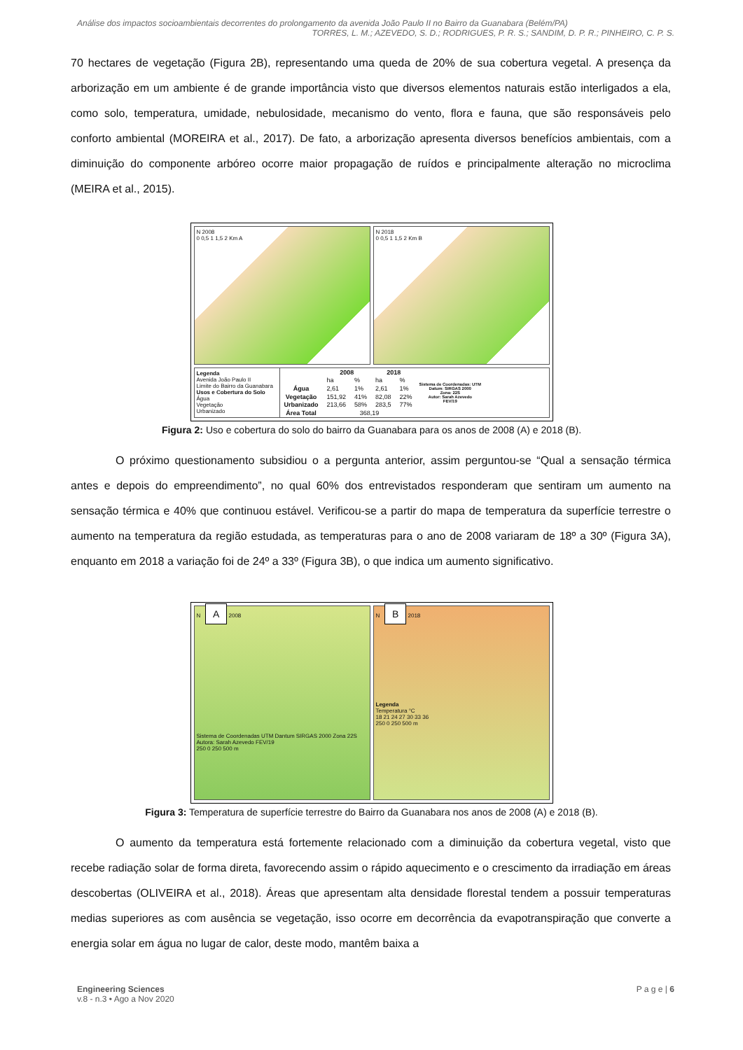Análise dos impactos socioambientais decorrentes do prolongamento da avenida João Paulo II no Bairro da Guanabara (Belém/PA)
TORRES, L. M.; AZEVEDO, S. D.; RODRIGUES, P. R. S.; SANDIM, D. P. R.; PINHEIRO, C. P. S.
70 hectares de vegetação (Figura 2B), representando uma queda de 20% de sua cobertura vegetal. A presença da arborização em um ambiente é de grande importância visto que diversos elementos naturais estão interligados a ela, como solo, temperatura, umidade, nebulosidade, mecanismo do vento, flora e fauna, que são responsáveis pelo conforto ambiental (MOREIRA et al., 2017). De fato, a arborização apresenta diversos benefícios ambientais, com a diminuição do componente arbóreo ocorre maior propagação de ruídos e principalmente alteração no microclima (MEIRA et al., 2015).
N 2008
0 0,5 1 1,5 2 Km A
N 2018
0 0,5 1 1,5 2 Km B
Legenda
Avenida João Paulo II
Limite do Bairro da Guanabara
Usos e Cobertura do Solo
Água
Vegetação
Urbanizado
| | 2008 | | 2018 | |
| --- | --- | --- | --- | --- |
| | ha | % | ha | % |
| Água | 2,61 | 1% | 2,61 | 1% |
| Vegetação | 151,92 | 41% | 82,08 | 22% |
| Urbanizado | 213,66 | 58% | 283,5 | 77% |
| Área Total | 368,19 | | | |
Sistema de Coordenadas: UTM
Datum: SIRGAS 2000
Zona: 22S
Autor: Sarah Azevedo
FEV/19
Figura 2: Uso e cobertura do solo do bairro da Guanabara para os anos de 2008 (A) e 2018 (B).
O próximo questionamento subsidiou o a pergunta anterior, assim perguntou-se “Qual a sensação térmica antes e depois do empreendimento”, no qual 60% dos entrevistados responderam que sentiram um aumento na sensação térmica e 40% que continuou estável. Verificou-se a partir do mapa de temperatura da superfície terrestre o aumento na temperatura da região estudada, as temperaturas para o ano de 2008 variaram de 18º a 30º (Figura 3A), enquanto em 2018 a variação foi de 24º a 33º (Figura 3B), o que indica um aumento significativo.
N A 2008
Sistema de Coordenadas UTM Dantum SIRGAS 2000 Zona 22S Autora: Sarah Azevedo FEV/19
250 0 250 500 m
N B 2018
Legenda
Temperatura °C
18 21 24 27 30 33 36
250 0 250 500 m
Figura 3: Temperatura de superfície terrestre do Bairro da Guanabara nos anos de 2008 (A) e 2018 (B).
O aumento da temperatura está fortemente relacionado com a diminuição da cobertura vegetal, visto que recebe radiação solar de forma direta, favorecendo assim o rápido aquecimento e o crescimento da irradiação em áreas descobertas (OLIVEIRA et al., 2018). Áreas que apresentam alta densidade florestal tendem a possuir temperaturas medias superiores as com ausência se vegetação, isso ocorre em decorrência da evapotranspiração que converte a energia solar em água no lugar de calor, deste modo, mantêm baixa a
Engineering Sciences
v.8 - n.3 • Ago a Nov 2020
P a g e | 6